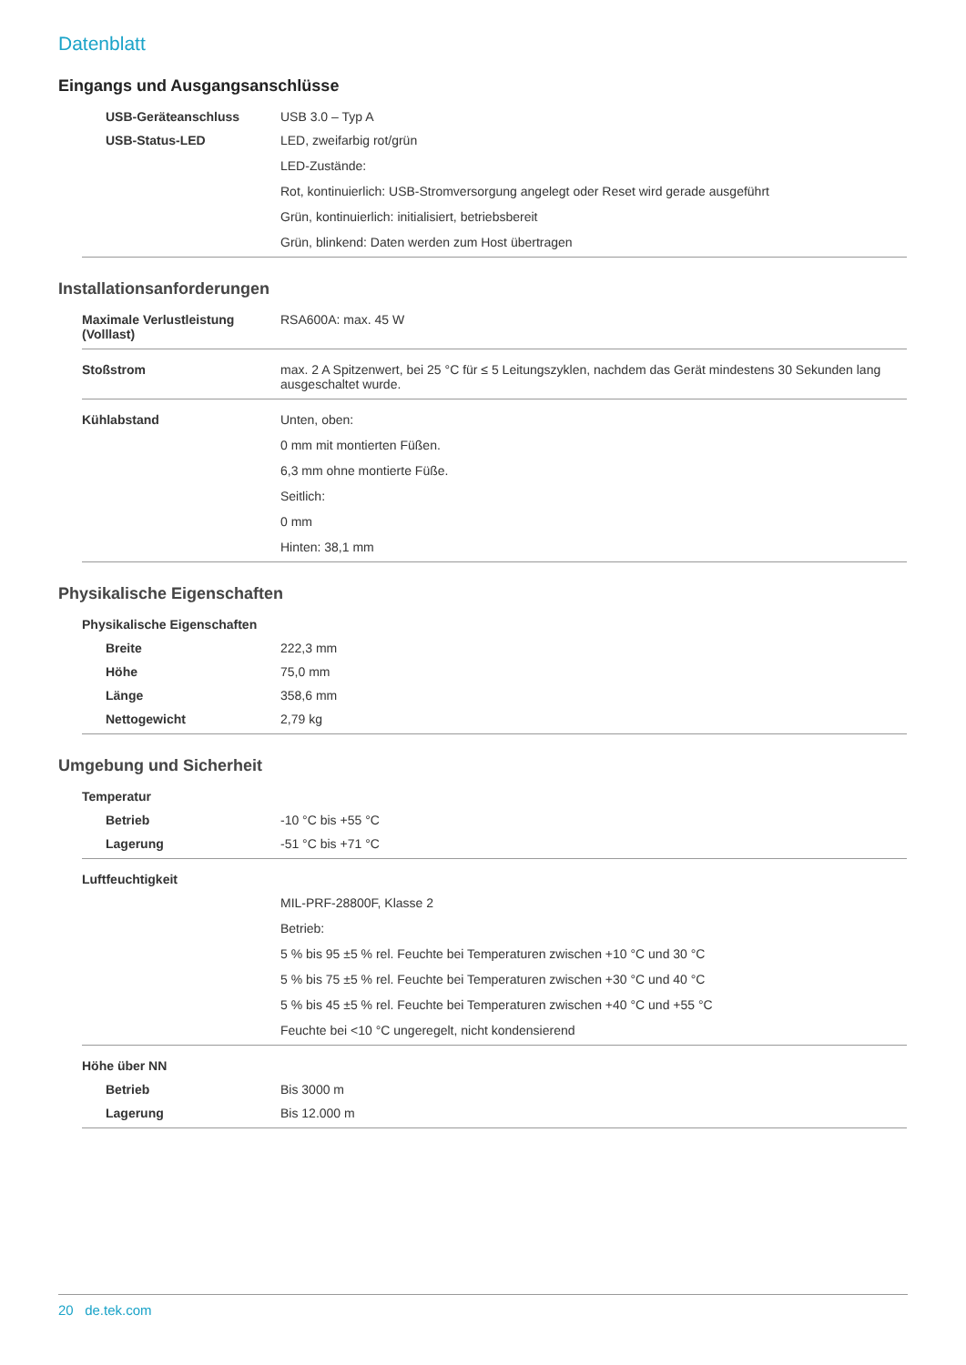Datenblatt
Eingangs und Ausgangsanschlüsse
| USB-Geräteanschluss | USB 3.0 – Typ A |
| USB-Status-LED | LED, zweifarbig rot/grün LED-Zustände: Rot, kontinuierlich: USB-Stromversorgung angelegt oder Reset wird gerade ausgeführt Grün, kontinuierlich: initialisiert, betriebsbereit Grün, blinkend: Daten werden zum Host übertragen |
Installationsanforderungen
| Maximale Verlustleistung (Volllast) | RSA600A: max. 45 W |
| Stoßstrom | max. 2 A Spitzenwert, bei 25 °C für ≤ 5 Leitungszyklen, nachdem das Gerät mindestens 30 Sekunden lang ausgeschaltet wurde. |
| Kühlabstand | Unten, oben: 0 mm mit montierten Füßen. 6,3 mm ohne montierte Füße. Seitlich: 0 mm Hinten: 38,1 mm |
Physikalische Eigenschaften
| Physikalische Eigenschaften | |
| Breite | 222,3 mm |
| Höhe | 75,0 mm |
| Länge | 358,6 mm |
| Nettogewicht | 2,79 kg |
Umgebung und Sicherheit
| Temperatur | |
| Betrieb | -10 °C bis +55 °C |
| Lagerung | -51 °C bis +71 °C |
| Luftfeuchtigkeit | |
| | MIL-PRF-28800F, Klasse 2 Betrieb: 5 % bis 95 ±5 % rel. Feuchte bei Temperaturen zwischen +10 °C und 30 °C 5 % bis 75 ±5 % rel. Feuchte bei Temperaturen zwischen +30 °C und 40 °C 5 % bis 45 ±5 % rel. Feuchte bei Temperaturen zwischen +40 °C und +55 °C Feuchte bei <10 °C ungeregelt, nicht kondensierend |
| Höhe über NN | |
| Betrieb | Bis 3000 m |
| Lagerung | Bis 12.000 m |
20 de.tek.com